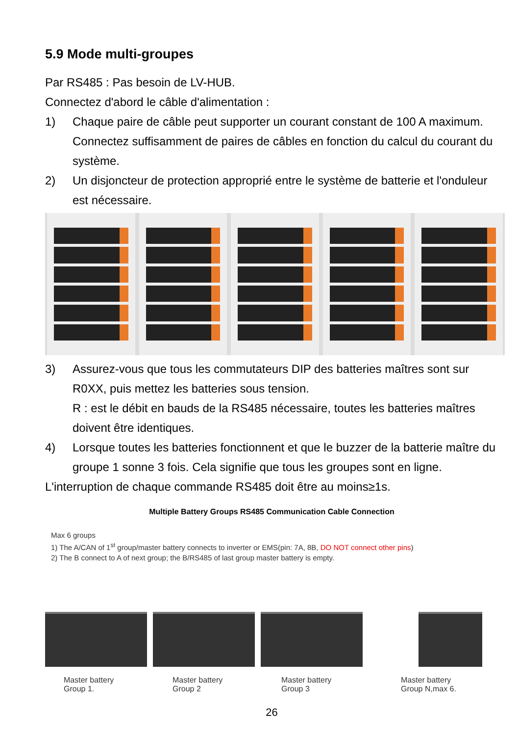5.9 Mode multi-groupes
Par RS485 : Pas besoin de LV-HUB.
Connectez d'abord le câble d'alimentation :
1) Chaque paire de câble peut supporter un courant constant de 100 A maximum. Connectez suffisamment de paires de câbles en fonction du calcul du courant du système.
2) Un disjoncteur de protection approprié entre le système de batterie et l'onduleur est nécessaire.
3) Assurez-vous que tous les commutateurs DIP des batteries maîtres sont sur R0XX, puis mettez les batteries sous tension.
R : est le débit en bauds de la RS485 nécessaire, toutes les batteries maîtres doivent être identiques.
4) Lorsque toutes les batteries fonctionnent et que le buzzer de la batterie maître du groupe 1 sonne 3 fois. Cela signifie que tous les groupes sont en ligne.
L'interruption de chaque commande RS485 doit être au moins≥1s.
Multiple Battery Groups RS485 Communication Cable Connection
Max 6 groups
1) The A/CAN of 1<sup>st</sup> group/master battery connects to inverter or EMS(pin: 7A, 8B, DO NOT connect other pins)
2) The B connect to A of next group; the B/RS485 of last group master battery is empty.
Master battery
Group 1.
Master battery
Group 2
Master battery
Group 3
Master battery
Group N,max 6.
26